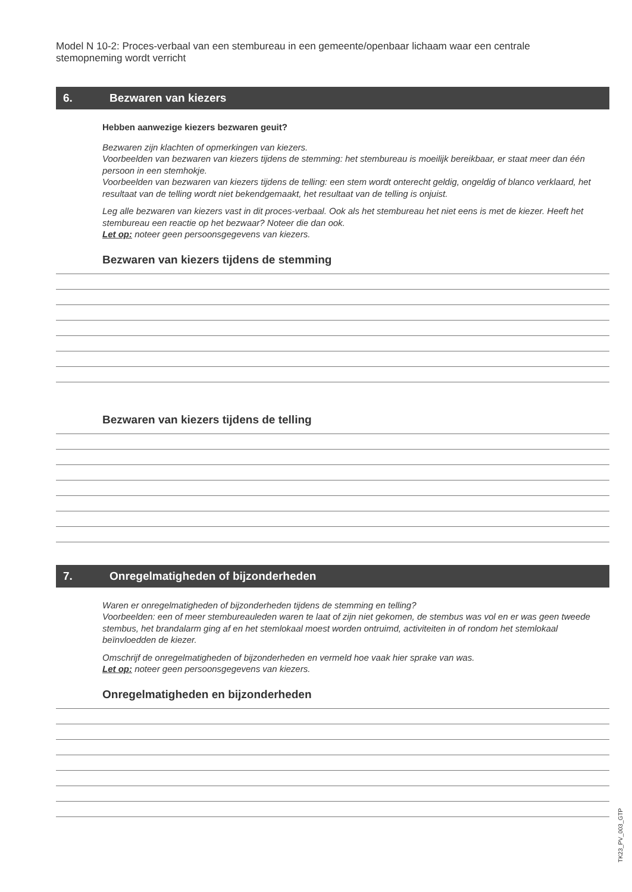Model N 10-2: Proces-verbaal van een stembureau in een gemeente/openbaar lichaam waar een centrale stemopneming wordt verricht
6. Bezwaren van kiezers
Hebben aanwezige kiezers bezwaren geuit?
Bezwaren zijn klachten of opmerkingen van kiezers.
Voorbeelden van bezwaren van kiezers tijdens de stemming: het stembureau is moeilijk bereikbaar, er staat meer dan één persoon in een stemhokje.
Voorbeelden van bezwaren van kiezers tijdens de telling: een stem wordt onterecht geldig, ongeldig of blanco verklaard, het resultaat van de telling wordt niet bekendgemaakt, het resultaat van de telling is onjuist.
Leg alle bezwaren van kiezers vast in dit proces-verbaal. Ook als het stembureau het niet eens is met de kiezer. Heeft het stembureau een reactie op het bezwaar? Noteer die dan ook.
Let op: noteer geen persoonsgegevens van kiezers.
Bezwaren van kiezers tijdens de stemming
Bezwaren van kiezers tijdens de telling
7. Onregelmatigheden of bijzonderheden
Waren er onregelmatigheden of bijzonderheden tijdens de stemming en telling?
Voorbeelden: een of meer stembureauleden waren te laat of zijn niet gekomen, de stembus was vol en er was geen tweede stembus, het brandalarm ging af en het stemlokaal moest worden ontruimd, activiteiten in of rondom het stemlokaal beïnvloedden de kiezer.
Omschrijf de onregelmatigheden of bijzonderheden en vermeld hoe vaak hier sprake van was.
Let op: noteer geen persoonsgegevens van kiezers.
Onregelmatigheden en bijzonderheden
TK23_PV_003_GTP